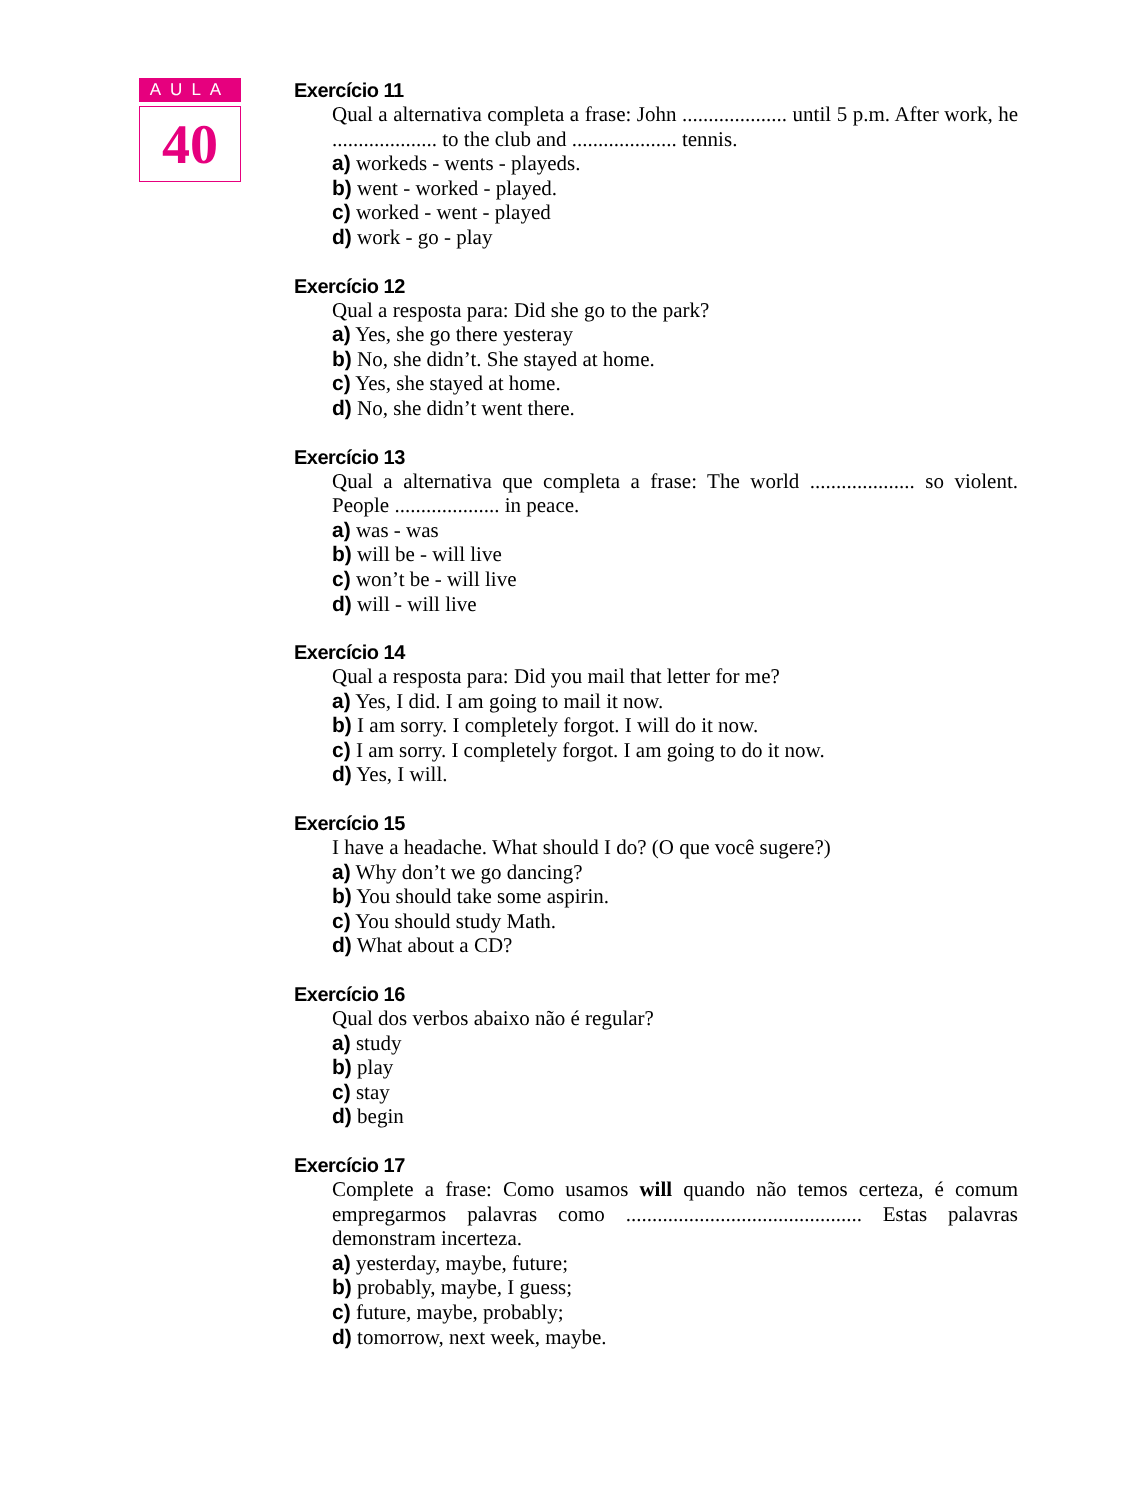AULA
40
Exercício 11
Qual a alternativa completa a frase: John .................... until 5 p.m. After work, he .................... to the club and .................... tennis.
a) workeds - wents - playeds.
b) went - worked - played.
c) worked - went - played
d) work - go - play
Exercício 12
Qual a resposta para: Did she go to the park?
a) Yes, she go there yesteray
b) No, she didn’t. She stayed at home.
c) Yes, she stayed at home.
d) No, she didn’t went there.
Exercício 13
Qual a alternativa que completa a frase: The world .................... so violent. People .................... in peace.
a) was - was
b) will be - will live
c) won’t be - will live
d) will - will live
Exercício 14
Qual a resposta para: Did you mail that letter for me?
a) Yes, I did. I am going to mail it now.
b) I am sorry. I completely forgot. I will do it now.
c) I am sorry. I completely forgot. I am going to do it now.
d) Yes, I will.
Exercício 15
I have a headache. What should I do? (O que você sugere?)
a) Why don’t we go dancing?
b) You should take some aspirin.
c) You should study Math.
d) What about a CD?
Exercício 16
Qual dos verbos abaixo não é regular?
a) study
b) play
c) stay
d) begin
Exercício 17
Complete a frase: Como usamos will quando não temos certeza, é comum empregarmos palavras como ............................................. Estas palavras demonstram incerteza.
a) yesterday, maybe, future;
b) probably, maybe, I guess;
c) future, maybe, probably;
d) tomorrow, next week, maybe.